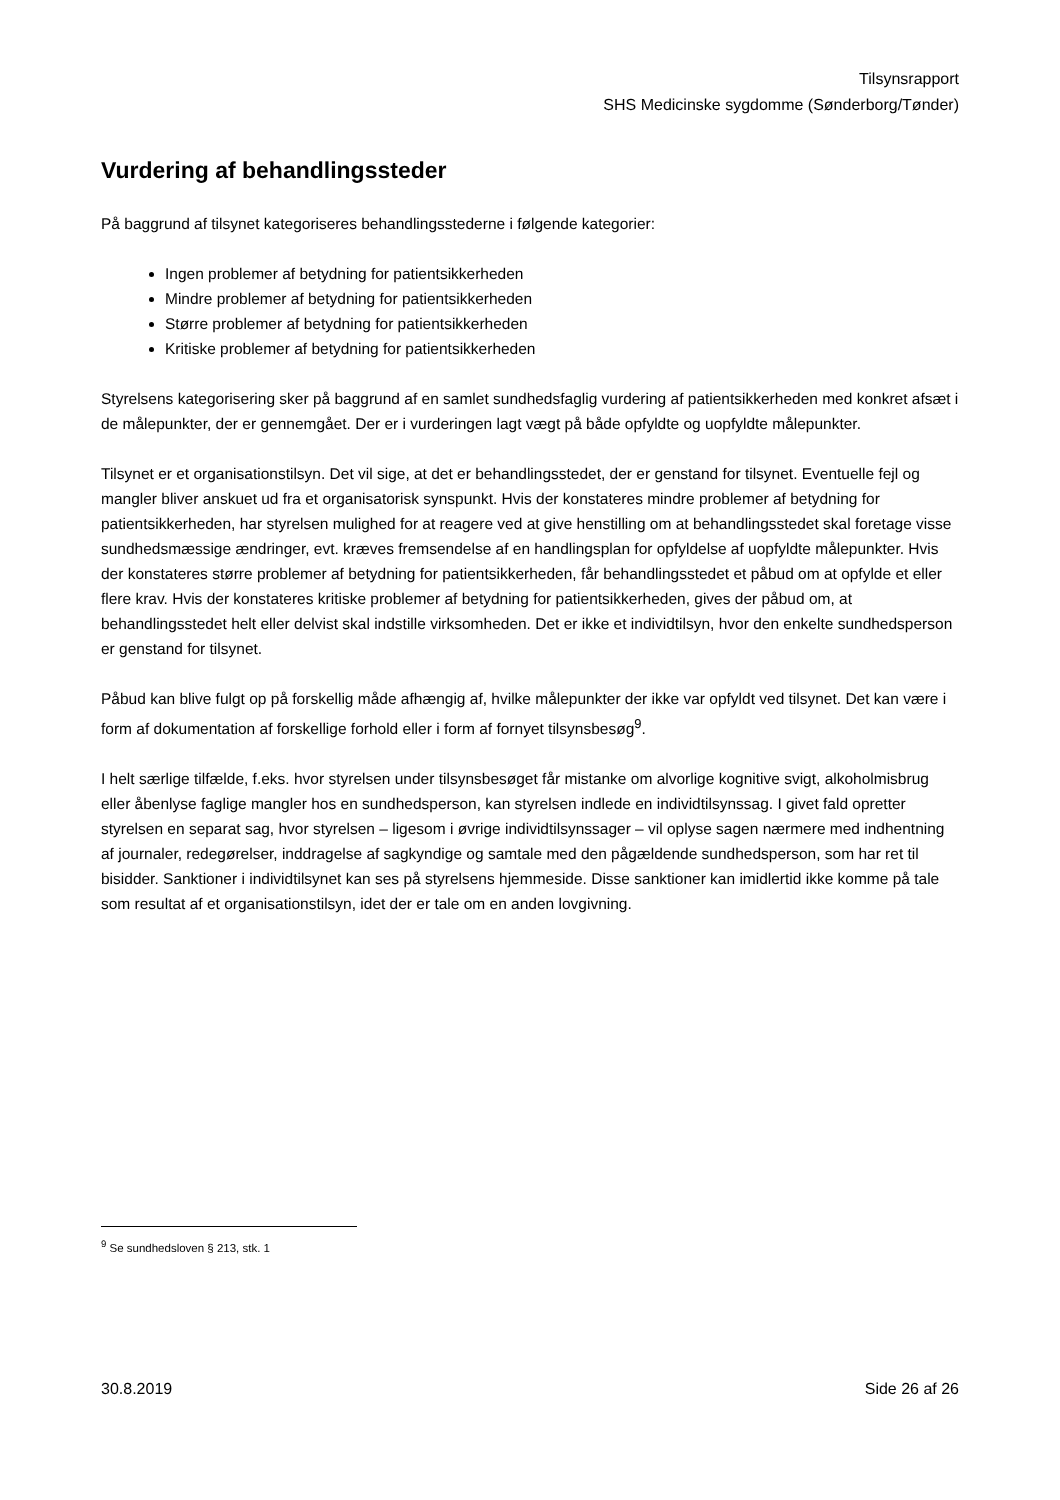Tilsynsrapport
SHS Medicinske sygdomme (Sønderborg/Tønder)
Vurdering af behandlingssteder
På baggrund af tilsynet kategoriseres behandlingsstederne i følgende kategorier:
Ingen problemer af betydning for patientsikkerheden
Mindre problemer af betydning for patientsikkerheden
Større problemer af betydning for patientsikkerheden
Kritiske problemer af betydning for patientsikkerheden
Styrelsens kategorisering sker på baggrund af en samlet sundhedsfaglig vurdering af patientsikkerheden med konkret afsæt i de målepunkter, der er gennemgået. Der er i vurderingen lagt vægt på både opfyldte og uopfyldte målepunkter.
Tilsynet er et organisationstilsyn. Det vil sige, at det er behandlingsstedet, der er genstand for tilsynet. Eventuelle fejl og mangler bliver anskuet ud fra et organisatorisk synspunkt. Hvis der konstateres mindre problemer af betydning for patientsikkerheden, har styrelsen mulighed for at reagere ved at give henstilling om at behandlingsstedet skal foretage visse sundhedsmæssige ændringer, evt. kræves fremsendelse af en handlingsplan for opfyldelse af uopfyldte målepunkter. Hvis der konstateres større problemer af betydning for patientsikkerheden, får behandlingsstedet et påbud om at opfylde et eller flere krav. Hvis der konstateres kritiske problemer af betydning for patientsikkerheden, gives der påbud om, at behandlingsstedet helt eller delvist skal indstille virksomheden. Det er ikke et individtilsyn, hvor den enkelte sundhedsperson er genstand for tilsynet.
Påbud kan blive fulgt op på forskellig måde afhængig af, hvilke målepunkter der ikke var opfyldt ved tilsynet. Det kan være i form af dokumentation af forskellige forhold eller i form af fornyet tilsynsbesøg<sup>9</sup>.
I helt særlige tilfælde, f.eks. hvor styrelsen under tilsynsbesøget får mistanke om alvorlige kognitive svigt, alkoholmisbrug eller åbenlyse faglige mangler hos en sundhedsperson, kan styrelsen indlede en individtilsynssag. I givet fald opretter styrelsen en separat sag, hvor styrelsen – ligesom i øvrige individtilsynssager – vil oplyse sagen nærmere med indhentning af journaler, redegørelser, inddragelse af sagkyndige og samtale med den pågældende sundhedsperson, som har ret til bisidder. Sanktioner i individtilsynet kan ses på styrelsens hjemmeside. Disse sanktioner kan imidlertid ikke komme på tale som resultat af et organisationstilsyn, idet der er tale om en anden lovgivning.
<sup>9</sup> Se sundhedsloven § 213, stk. 1
30.8.2019 Side 26 af 26